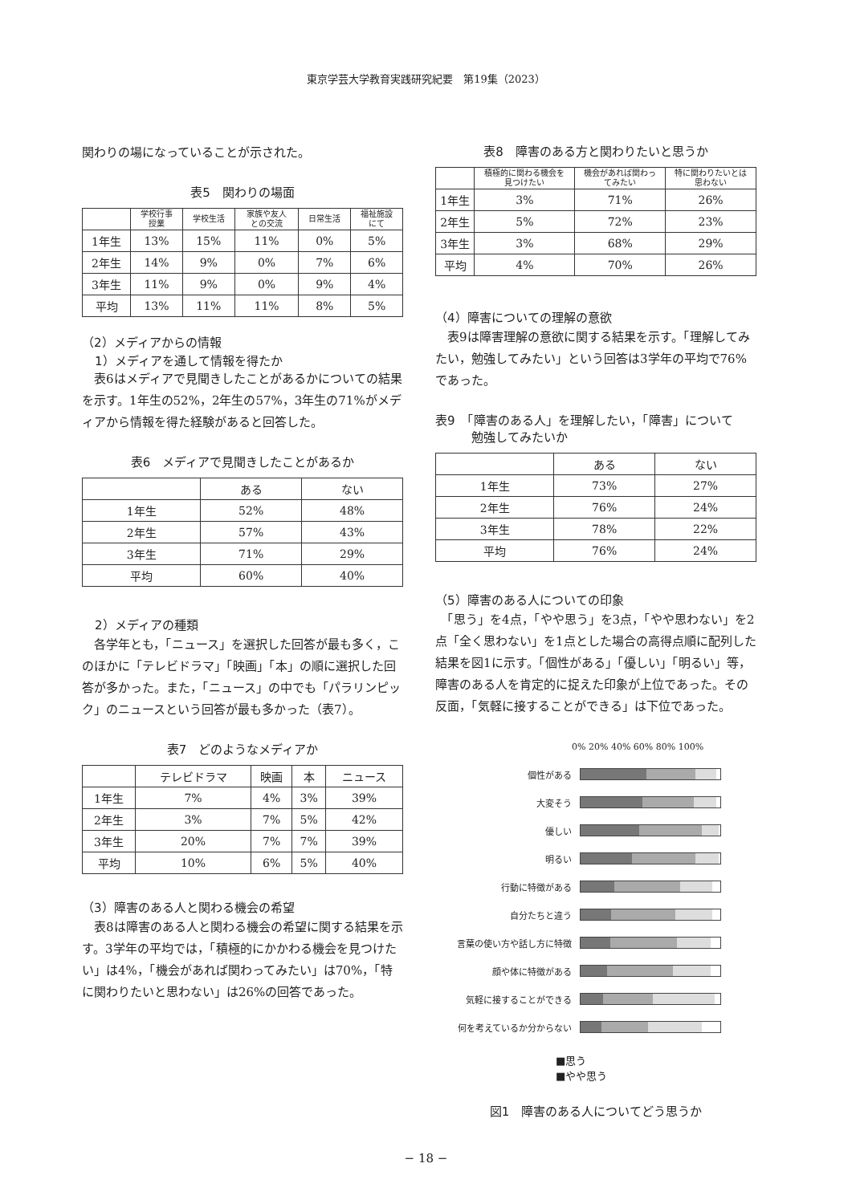東京学芸大学教育実践研究紀要　第19集（2023）
関わりの場になっていることが示された。
表5　関わりの場面
| | 学校行事 授業 | 学校生活 | 家族や友人 との交流 | 日常生活 | 福祉施設 にて |
| --- | --- | --- | --- | --- | --- |
| 1年生 | 13% | 15% | 11% | 0% | 5% |
| 2年生 | 14% | 9% | 0% | 7% | 6% |
| 3年生 | 11% | 9% | 0% | 9% | 4% |
| 平均 | 13% | 11% | 11% | 8% | 5% |
（2）メディアからの情報
1）メディアを通して情報を得たか
　表6はメディアで見聞きしたことがあるかについての結果を示す。1年生の52%，2年生の57%，3年生の71%がメディアから情報を得た経験があると回答した。
表6　メディアで見聞きしたことがあるか
| | ある | ない |
| --- | --- | --- |
| 1年生 | 52% | 48% |
| 2年生 | 57% | 43% |
| 3年生 | 71% | 29% |
| 平均 | 60% | 40% |
2）メディアの種類
　各学年とも，「ニュース」を選択した回答が最も多く，このほかに「テレビドラマ」「映画」「本」の順に選択した回答が多かった。また，「ニュース」の中でも「パラリンピック」のニュースという回答が最も多かった（表7）。
表7　どのようなメディアか
| | テレビドラマ | 映画 | 本 | ニュース |
| --- | --- | --- | --- | --- |
| 1年生 | 7% | 4% | 3% | 39% |
| 2年生 | 3% | 7% | 5% | 42% |
| 3年生 | 20% | 7% | 7% | 39% |
| 平均 | 10% | 6% | 5% | 40% |
（3）障害のある人と関わる機会の希望
　表8は障害のある人と関わる機会の希望に関する結果を示す。3学年の平均では，「積極的にかかわる機会を見つけたい」は4%，「機会があれば関わってみたい」は70%，「特に関わりたいと思わない」は26%の回答であった。
表8　障害のある方と関わりたいと思うか
| | 積極的に関わる機会を 見つけたい | 機会があれば関わっ てみたい | 特に関わりたいとは 思わない |
| --- | --- | --- | --- |
| 1年生 | 3% | 71% | 26% |
| 2年生 | 5% | 72% | 23% |
| 3年生 | 3% | 68% | 29% |
| 平均 | 4% | 70% | 26% |
（4）障害についての理解の意欲
　表9は障害理解の意欲に関する結果を示す。「理解してみたい，勉強してみたい」という回答は3学年の平均で76%であった。
表9　「障害のある人」を理解したい，「障害」について
　　　勉強してみたいか
| | ある | ない |
| --- | --- | --- |
| 1年生 | 73% | 27% |
| 2年生 | 76% | 24% |
| 3年生 | 78% | 22% |
| 平均 | 76% | 24% |
（5）障害のある人についての印象
　「思う」を4点，「やや思う」を3点，「やや思わない」を2点「全く思わない」を1点とした場合の高得点順に配列した結果を図1に示す。「個性がある」「優しい」「明るい」等，障害のある人を肯定的に捉えた印象が上位であった。その反面，「気軽に接することができる」は下位であった。
0% 20% 40% 60% 80% 100%
個性がある
大変そう
優しい
明るい
行動に特徴がある
自分たちと違う
言葉の使い方や話し方に特徴
顔や体に特徴がある
気軽に接することができる
何を考えているか分からない
■思う
■やや思う
図1　障害のある人についてどう思うか
− 18 −